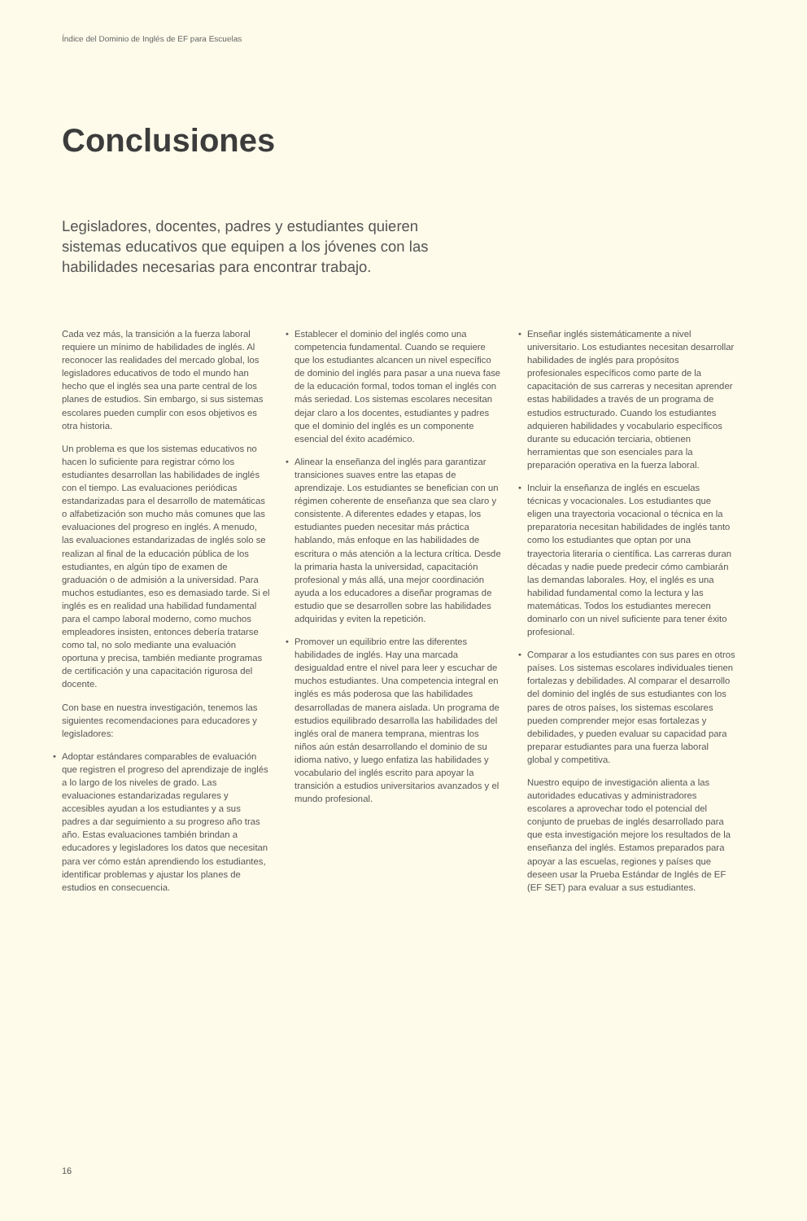Índice del Dominio de Inglés de EF para Escuelas
Conclusiones
Legisladores, docentes, padres y estudiantes quieren sistemas educativos que equipen a los jóvenes con las habilidades necesarias para encontrar trabajo.
Cada vez más, la transición a la fuerza laboral requiere un mínimo de habilidades de inglés. Al reconocer las realidades del mercado global, los legisladores educativos de todo el mundo han hecho que el inglés sea una parte central de los planes de estudios. Sin embargo, si sus sistemas escolares pueden cumplir con esos objetivos es otra historia.
Un problema es que los sistemas educativos no hacen lo suficiente para registrar cómo los estudiantes desarrollan las habilidades de inglés con el tiempo. Las evaluaciones periódicas estandarizadas para el desarrollo de matemáticas o alfabetización son mucho más comunes que las evaluaciones del progreso en inglés. A menudo, las evaluaciones estandarizadas de inglés solo se realizan al final de la educación pública de los estudiantes, en algún tipo de examen de graduación o de admisión a la universidad. Para muchos estudiantes, eso es demasiado tarde. Si el inglés es en realidad una habilidad fundamental para el campo laboral moderno, como muchos empleadores insisten, entonces debería tratarse como tal, no solo mediante una evaluación oportuna y precisa, también mediante programas de certificación y una capacitación rigurosa del docente.
Con base en nuestra investigación, tenemos las siguientes recomendaciones para educadores y legisladores:
• Adoptar estándares comparables de evaluación que registren el progreso del aprendizaje de inglés a lo largo de los niveles de grado. Las evaluaciones estandarizadas regulares y accesibles ayudan a los estudiantes y a sus padres a dar seguimiento a su progreso año tras año. Estas evaluaciones también brindan a educadores y legisladores los datos que necesitan para ver cómo están aprendiendo los estudiantes, identificar problemas y ajustar los planes de estudios en consecuencia.
• Establecer el dominio del inglés como una competencia fundamental. Cuando se requiere que los estudiantes alcancen un nivel específico de dominio del inglés para pasar a una nueva fase de la educación formal, todos toman el inglés con más seriedad. Los sistemas escolares necesitan dejar claro a los docentes, estudiantes y padres que el dominio del inglés es un componente esencial del éxito académico.
• Alinear la enseñanza del inglés para garantizar transiciones suaves entre las etapas de aprendizaje. Los estudiantes se benefician con un régimen coherente de enseñanza que sea claro y consistente. A diferentes edades y etapas, los estudiantes pueden necesitar más práctica hablando, más enfoque en las habilidades de escritura o más atención a la lectura crítica. Desde la primaria hasta la universidad, capacitación profesional y más allá, una mejor coordinación ayuda a los educadores a diseñar programas de estudio que se desarrollen sobre las habilidades adquiridas y eviten la repetición.
• Promover un equilibrio entre las diferentes habilidades de inglés. Hay una marcada desigualdad entre el nivel para leer y escuchar de muchos estudiantes. Una competencia integral en inglés es más poderosa que las habilidades desarrolladas de manera aislada. Un programa de estudios equilibrado desarrolla las habilidades del inglés oral de manera temprana, mientras los niños aún están desarrollando el dominio de su idioma nativo, y luego enfatiza las habilidades y vocabulario del inglés escrito para apoyar la transición a estudios universitarios avanzados y el mundo profesional.
• Enseñar inglés sistemáticamente a nivel universitario. Los estudiantes necesitan desarrollar habilidades de inglés para propósitos profesionales específicos como parte de la capacitación de sus carreras y necesitan aprender estas habilidades a través de un programa de estudios estructurado. Cuando los estudiantes adquieren habilidades y vocabulario específicos durante su educación terciaria, obtienen herramientas que son esenciales para la preparación operativa en la fuerza laboral.
• Incluir la enseñanza de inglés en escuelas técnicas y vocacionales. Los estudiantes que eligen una trayectoria vocacional o técnica en la preparatoria necesitan habilidades de inglés tanto como los estudiantes que optan por una trayectoria literaria o científica. Las carreras duran décadas y nadie puede predecir cómo cambiarán las demandas laborales. Hoy, el inglés es una habilidad fundamental como la lectura y las matemáticas. Todos los estudiantes merecen dominarlo con un nivel suficiente para tener éxito profesional.
• Comparar a los estudiantes con sus pares en otros países. Los sistemas escolares individuales tienen fortalezas y debilidades. Al comparar el desarrollo del dominio del inglés de sus estudiantes con los pares de otros países, los sistemas escolares pueden comprender mejor esas fortalezas y debilidades, y pueden evaluar su capacidad para preparar estudiantes para una fuerza laboral global y competitiva.
Nuestro equipo de investigación alienta a las autoridades educativas y administradores escolares a aprovechar todo el potencial del conjunto de pruebas de inglés desarrollado para que esta investigación mejore los resultados de la enseñanza del inglés. Estamos preparados para apoyar a las escuelas, regiones y países que deseen usar la Prueba Estándar de Inglés de EF (EF SET) para evaluar a sus estudiantes.
16